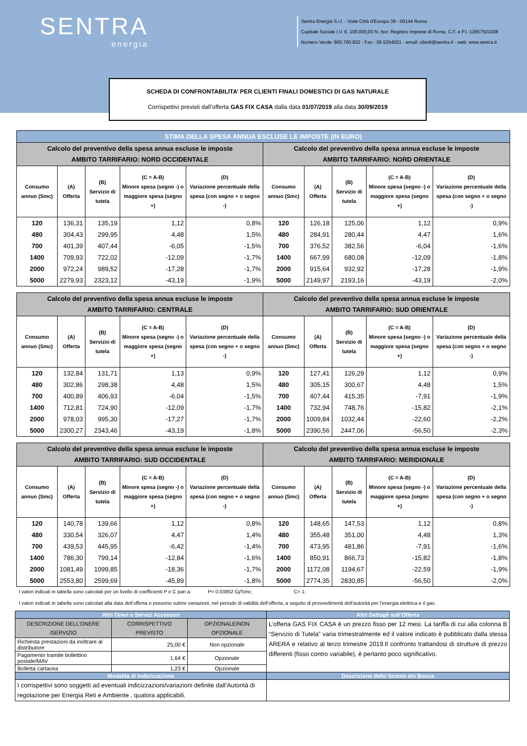SENTRA
energia
Sentra Energia S.r.l. - Viale Città d’Europa 39 - 00144 Roma
Capitale Sociale I.V. €. 100.000,00 N. Iscr. Registro Imprese di Roma, C.F. e P.I. 12657501008
Numero Verde: 800.700.832 - Fax - 06.5294021 - email: clienti@sentra.it - web: www.sentra.it
SCHEDA DI CONFRONTABILITA’ PER CLIENTI FINALI DOMESTICI DI GAS NATURALE
Corrispettivi previsti dall’offerta GAS FIX CASA dalla data 01/07/2019 alla data 30/09/2019
| STIMA DELLA SPESA ANNUA ESCLUSE LE IMPOSTE (IN EURO) | | | | | | | | | |
| Calcolo del preventivo della spesa annua escluse le imposte AMBITO TARRIFARIO: NORD OCCIDENTALE | | | | | Calcolo del preventivo della spesa annua escluse le imposte AMBITO TARRIFARIO: NORD ORIENTALE | | | | |
| Consumo annuo (Smc) | (A) Offerta | (B) Servizio di tutela | (C = A-B) Minore spesa (segno -) o maggiore spesa (segno +) | (D) Variazione percentuale della spesa (con segno + o segno -) | Consumo annuo (Smc) | (A) Offerta | (B) Servizio di tutela | (C = A-B) Minore spesa (segno -) o maggiore spesa (segno +) | (D) Variazione percentuale della spesa (con segno + o segno -) |
| 120 | 136,31 | 135,19 | 1,12 | 0,8% | 120 | 126,18 | 125,06 | 1,12 | 0,9% |
| 480 | 304,43 | 299,95 | 4,48 | 1,5% | 480 | 284,91 | 280,44 | 4,47 | 1,6% |
| 700 | 401,39 | 407,44 | -6,05 | -1,5% | 700 | 376,52 | 382,56 | -6,04 | -1,6% |
| 1400 | 709,93 | 722,02 | -12,09 | -1,7% | 1400 | 667,99 | 680,08 | -12,09 | -1,8% |
| 2000 | 972,24 | 989,52 | -17,28 | -1,7% | 2000 | 915,64 | 932,92 | -17,28 | -1,9% |
| 5000 | 2279,93 | 2323,12 | -43,19 | -1,9% | 5000 | 2149,97 | 2193,16 | -43,19 | -2,0% |
| Calcolo del preventivo della spesa annua escluse le imposte AMBITO TARRIFARIO: CENTRALE | | | | | Calcolo del preventivo della spesa annua escluse le imposte AMBITO TARRIFARIO: SUD ORIENTALE | | | | |
| Consumo annuo (Smc) | (A) Offerta | (B) Servizio di tutela | (C = A-B) Minore spesa (segno -) o maggiore spesa (segno +) | (D) Variazione percentuale della spesa (con segno + o segno -) | Consumo annuo (Smc) | (A) Offerta | (B) Servizio di tutela | (C = A-B) Minore spesa (segno -) o maggiore spesa (segno +) | (D) Variazione percentuale della spesa (con segno + o segno -) |
| 120 | 132,84 | 131,71 | 1,13 | 0,9% | 120 | 127,41 | 126,29 | 1,12 | 0,9% |
| 480 | 302,86 | 298,38 | 4,48 | 1,5% | 480 | 305,15 | 300,67 | 4,48 | 1,5% |
| 700 | 400,89 | 406,93 | -6,04 | -1,5% | 700 | 407,44 | 415,35 | -7,91 | -1,9% |
| 1400 | 712,81 | 724,90 | -12,09 | -1,7% | 1400 | 732,94 | 748,76 | -15,82 | -2,1% |
| 2000 | 978,03 | 995,30 | -17,27 | -1,7% | 2000 | 1009,84 | 1032,44 | -22,60 | -2,2% |
| 5000 | 2300,27 | 2343,46 | -43,19 | -1,8% | 5000 | 2390,56 | 2447,06 | -56,50 | -2,3% |
| Calcolo del preventivo della spesa annua escluse le imposte AMBITO TARRIFARIO: SUD OCCIDENTALE | | | | | Calcolo del preventivo della spesa annua escluse le imposte AMBITO TARRIFARIO: MERIDIONALE | | | | |
| Consumo annuo (Smc) | (A) Offerta | (B) Servizio di tutela | (C = A-B) Minore spesa (segno -) o maggiore spesa (segno +) | (D) Variazione percentuale della spesa (con segno + o segno -) | Consumo annuo (Smc) | (A) Offerta | (B) Servizio di tutela | (C = A-B) Minore spesa (segno -) o maggiore spesa (segno +) | (D) Variazione percentuale della spesa (con segno + o segno -) |
| 120 | 140,78 | 139,66 | 1,12 | 0,8% | 120 | 148,65 | 147,53 | 1,12 | 0,8% |
| 480 | 330,54 | 326,07 | 4,47 | 1,4% | 480 | 355,48 | 351,00 | 4,48 | 1,3% |
| 700 | 439,53 | 445,95 | -6,42 | -1,4% | 700 | 473,95 | 481,86 | -7,91 | -1,6% |
| 1400 | 786,30 | 799,14 | -12,84 | -1,6% | 1400 | 850,91 | 866,73 | -15,82 | -1,8% |
| 2000 | 1081,49 | 1099,85 | -18,36 | -1,7% | 2000 | 1172,08 | 1194,67 | -22,59 | -1,9% |
| 5000 | 2553,80 | 2599,69 | -45,89 | -1,8% | 5000 | 2774,35 | 2830,85 | -56,50 | -2,0% |
I valori indicati in tabella sono calcolati per un livello di coefficienti P e C pari a: P= 0.03852 Gj/Smc; C= 1;
I valori indicati in tabella sono calcolati alla data dell’offerta e possono subire variazioni, nel periodo di validità dell’offerta, a seguito di provvedimenti dell’autorità per l’energia elettrica e il gas.
| Altri Oneri e Servizi Accessori | | | Altri Dettagli sull’Offerta |
| DESCRIZIONE DELL’ONERE /SERVIZIO | CORRISPETTIVO PREVISTO | OPZIONALE/NON OPZIONALE | L’offerta GAS FIX CASA è un prezzo fisso per 12 mesi. La tariffa di cui alla colonna B “Servizio di Tutela” varia trimestralmente ed il valore indicato è pubblicato dalla stessa ARERA e relativo al terzo trimestre 2019.Il confronto trattandosi di strutture di prezzo differenti (fisso contro variabile), è pertanto poco significativo. |
| Richiesta prestazioni da inoltrare al distributore | 25,00 € | Non opzionale | |
| Pagamento tramite bollettino postale/MAV | 1,64 € | Opzionale | |
| Bolletta cartacea | 1,23 € | Opzionale | |
| Modalità di Indicizzazione | | | Descrizione dello Sconto e/o Bonus |
| I corrispettivi sono soggetti ad eventuali indicizzazioni/variazioni definite dall’Autorità di regolazione per Energia Reti e Ambiente , qualora applicabili. | | | |